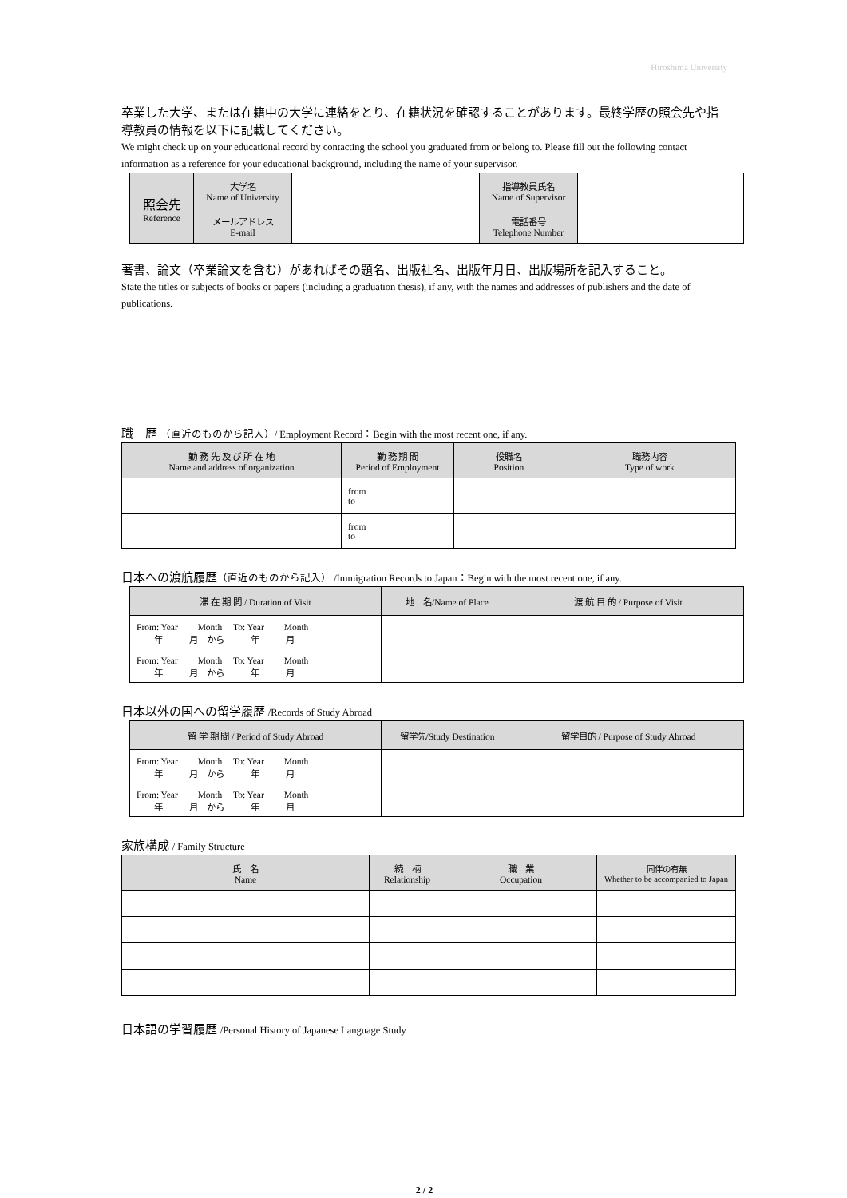Hiroshima University
卒業した大学、または在籍中の大学に連絡をとり、在籍状況を確認することがあります。最終学歴の照会先や指導教員の情報を以下に記載してください。
We might check up on your educational record by contacting the school you graduated from or belong to. Please fill out the following contact information as a reference for your educational background, including the name of your supervisor.
| 照会先 Reference | 大学名 Name of University | | 指導教員氏名 Name of Supervisor | |
| | メールアドレス E-mail | | 電話番号 Telephone Number | |
著書、論文（卒業論文を含む）があればその題名、出版社名、出版年月日、出版場所を記入すること。
State the titles or subjects of books or papers (including a graduation thesis), if any, with the names and addresses of publishers and the date of publications.
職　歴 （直近のものから記入）/ Employment Record：Begin with the most recent one, if any.
| 勤 務 先 及 び 所 在 地 Name and address of organization | 勤 務 期 間 Period of Employment | 役職名 Position | 職務内容 Type of work |
| | from to | | |
| | from to | | |
日本への渡航履歴（直近のものから記入） /Immigration Records to Japan：Begin with the most recent one, if any.
| 滞 在 期 間 / Duration of Visit | 地 名/Name of Place | 渡 航 目 的 / Purpose of Visit |
| From: Year Month To: Year Month 年 月 から 年 月 | | |
| From: Year Month To: Year Month 年 月 から 年 月 | | |
日本以外の国への留学履歴 /Records of Study Abroad
| 留 学 期 間 / Period of Study Abroad | 留学先/Study Destination | 留学目的 / Purpose of Study Abroad |
| From: Year Month To: Year Month 年 月 から 年 月 | | |
| From: Year Month To: Year Month 年 月 から 年 月 | | |
家族構成 / Family Structure
| 氏 名 Name | 続 柄 Relationship | 職 業 Occupation | 同伴の有無 Whether to be accompanied to Japan |
日本語の学習履歴 /Personal History of Japanese Language Study
2 / 2